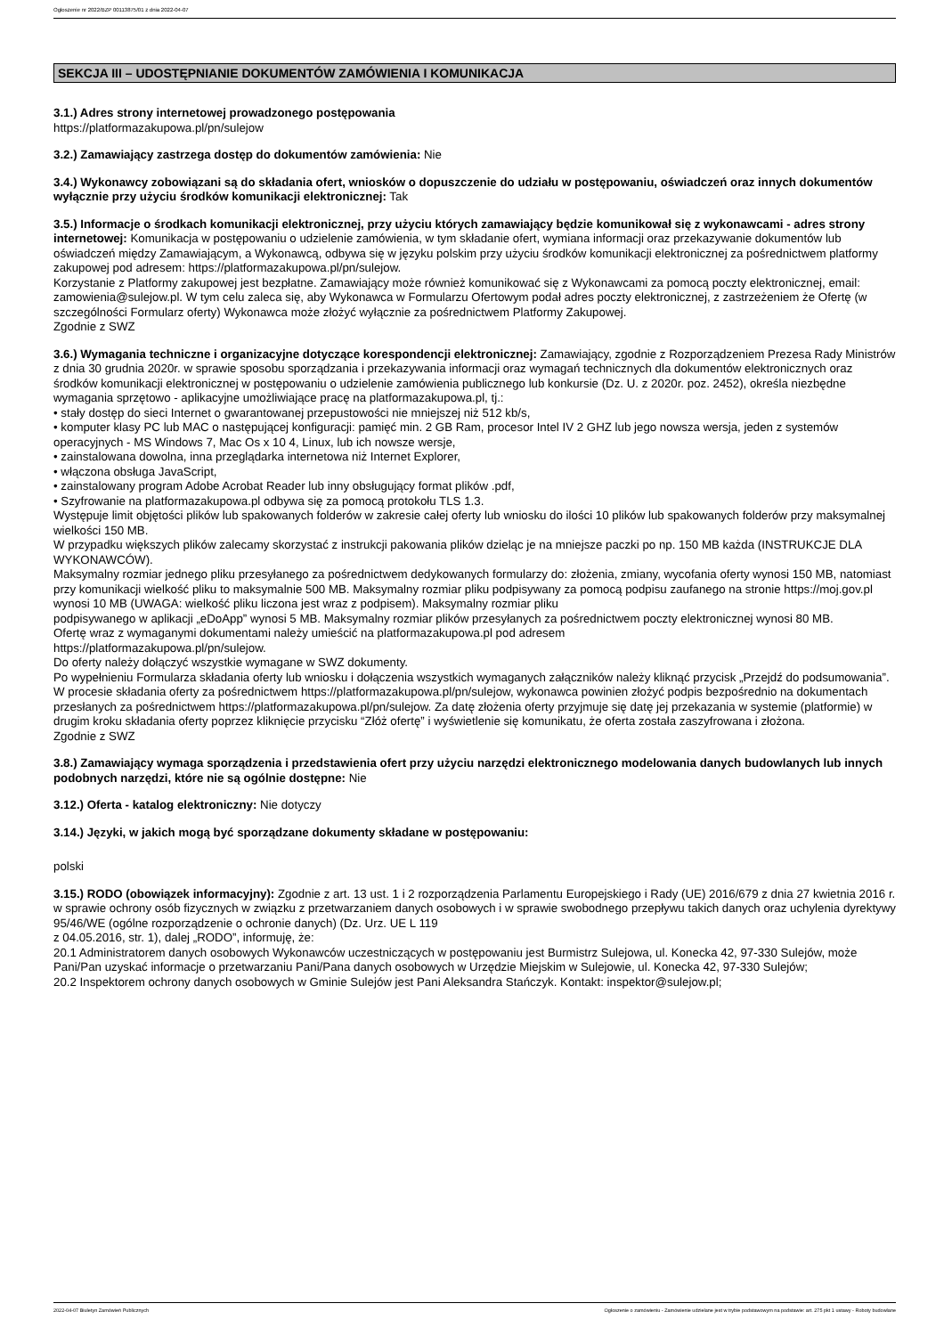Ogłoszenie nr 2022/BZP 00113875/01 z dnia 2022-04-07
SEKCJA III – UDOSTĘPNIANIE DOKUMENTÓW ZAMÓWIENIA I KOMUNIKACJA
3.1.) Adres strony internetowej prowadzonego postępowania
https://platformazakupowa.pl/pn/sulejow
3.2.) Zamawiający zastrzega dostęp do dokumentów zamówienia: Nie
3.4.) Wykonawcy zobowiązani są do składania ofert, wniosków o dopuszczenie do udziału w postępowaniu, oświadczeń oraz innych dokumentów wyłącznie przy użyciu środków komunikacji elektronicznej: Tak
3.5.) Informacje o środkach komunikacji elektronicznej, przy użyciu których zamawiający będzie komunikował się z wykonawcami - adres strony internetowej: Komunikacja w postępowaniu o udzielenie zamówienia, w tym składanie ofert, wymiana informacji oraz przekazywanie dokumentów lub oświadczeń między Zamawiającym, a Wykonawcą, odbywa się w języku polskim przy użyciu środków komunikacji elektronicznej za pośrednictwem platformy zakupowej pod adresem: https://platformazakupowa.pl/pn/sulejow.
Korzystanie z Platformy zakupowej jest bezpłatne. Zamawiający może również komunikować się z Wykonawcami za pomocą poczty elektronicznej, email: zamowienia@sulejow.pl. W tym celu zaleca się, aby Wykonawca w Formularzu Ofertowym podał adres poczty elektronicznej, z zastrzeżeniem że Ofertę (w szczególności Formularz oferty) Wykonawca może złożyć wyłącznie za pośrednictwem Platformy Zakupowej.
Zgodnie z SWZ
3.6.) Wymagania techniczne i organizacyjne dotyczące korespondencji elektronicznej: Zamawiający, zgodnie z Rozporządzeniem Prezesa Rady Ministrów z dnia 30 grudnia 2020r. w sprawie sposobu sporządzania i przekazywania informacji oraz wymagań technicznych dla dokumentów elektronicznych oraz środków komunikacji elektronicznej w postępowaniu o udzielenie zamówienia publicznego lub konkursie (Dz. U. z 2020r. poz. 2452), określa niezbędne wymagania sprzętowo - aplikacyjne umożliwiające pracę na platformazakupowa.pl, tj.:
• stały dostęp do sieci Internet o gwarantowanej przepustowości nie mniejszej niż 512 kb/s,
• komputer klasy PC lub MAC o następującej konfiguracji: pamięć min. 2 GB Ram, procesor Intel IV 2 GHZ lub jego nowsza wersja, jeden z systemów operacyjnych - MS Windows 7, Mac Os x 10 4, Linux, lub ich nowsze wersje,
• zainstalowana dowolna, inna przeglądarka internetowa niż Internet Explorer,
• włączona obsługa JavaScript,
• zainstalowany program Adobe Acrobat Reader lub inny obsługujący format plików .pdf,
• Szyfrowanie na platformazakupowa.pl odbywa się za pomocą protokołu TLS 1.3.
Występuje limit objętości plików lub spakowanych folderów w zakresie całej oferty lub wniosku do ilości 10 plików lub spakowanych folderów przy maksymalnej wielkości 150 MB.
W przypadku większych plików zalecamy skorzystać z instrukcji pakowania plików dzieląc je na mniejsze paczki po np. 150 MB każda (INSTRUKCJE DLA WYKONAWCÓW).
Maksymalny rozmiar jednego pliku przesyłanego za pośrednictwem dedykowanych formularzy do: złożenia, zmiany, wycofania oferty wynosi 150 MB, natomiast przy komunikacji wielkość pliku to maksymalnie 500 MB. Maksymalny rozmiar pliku podpisywany za pomocą podpisu zaufanego na stronie https://moj.gov.pl wynosi 10 MB (UWAGA: wielkość pliku liczona jest wraz z podpisem). Maksymalny rozmiar pliku
podpisywanego w aplikacji „eDoApp” wynosi 5 MB. Maksymalny rozmiar plików przesyłanych za pośrednictwem poczty elektronicznej wynosi 80 MB.
Ofertę wraz z wymaganymi dokumentami należy umieścić na platformazakupowa.pl pod adresem
https://platformazakupowa.pl/pn/sulejow.
Do oferty należy dołączyć wszystkie wymagane w SWZ dokumenty.
Po wypełnieniu Formularza składania oferty lub wniosku i dołączenia wszystkich wymaganych załączników należy kliknąć przycisk „Przejdź do podsumowania”. W procesie składania oferty za pośrednictwem https://platformazakupowa.pl/pn/sulejow, wykonawca powinien złożyć podpis bezpośrednio na dokumentach przesłanych za pośrednictwem https://platformazakupowa.pl/pn/sulejow. Za datę złożenia oferty przyjmuje się datę jej przekazania w systemie (platformie) w drugim kroku składania oferty poprzez kliknięcie przycisku “Złóż ofertę” i wyświetlenie się komunikatu, że oferta została zaszyfrowana i złożona.
Zgodnie z SWZ
3.8.) Zamawiający wymaga sporządzenia i przedstawienia ofert przy użyciu narzędzi elektronicznego modelowania danych budowlanych lub innych podobnych narzędzi, które nie są ogólnie dostępne: Nie
3.12.) Oferta - katalog elektroniczny: Nie dotyczy
3.14.) Języki, w jakich mogą być sporządzane dokumenty składane w postępowaniu:
polski
3.15.) RODO (obowiązek informacyjny): Zgodnie z art. 13 ust. 1 i 2 rozporządzenia Parlamentu Europejskiego i Rady (UE) 2016/679 z dnia 27 kwietnia 2016 r. w sprawie ochrony osób fizycznych w związku z przetwarzaniem danych osobowych i w sprawie swobodnego przepływu takich danych oraz uchylenia dyrektywy 95/46/WE (ogólne rozporządzenie o ochronie danych) (Dz. Urz. UE L 119
z 04.05.2016, str. 1), dalej „RODO”, informuję, że:
20.1 Administratorem danych osobowych Wykonawców uczestniczących w postępowaniu jest Burmistrz Sulejowa, ul. Konecka 42, 97-330 Sulejów, może Pani/Pan uzyskać informacje o przetwarzaniu Pani/Pana danych osobowych w Urzędzie Miejskim w Sulejowie, ul. Konecka 42, 97-330 Sulejów;
20.2 Inspektorem ochrony danych osobowych w Gminie Sulejów jest Pani Aleksandra Stańczyk. Kontakt: inspektor@sulejow.pl;
2022-04-07 Biuletyn Zamówień Publicznych Ogłoszenie o zamówieniu - Zamówienie udzielane jest w trybie podstawowym na podstawie: art. 275 pkt 1 ustawy - Roboty budowlane